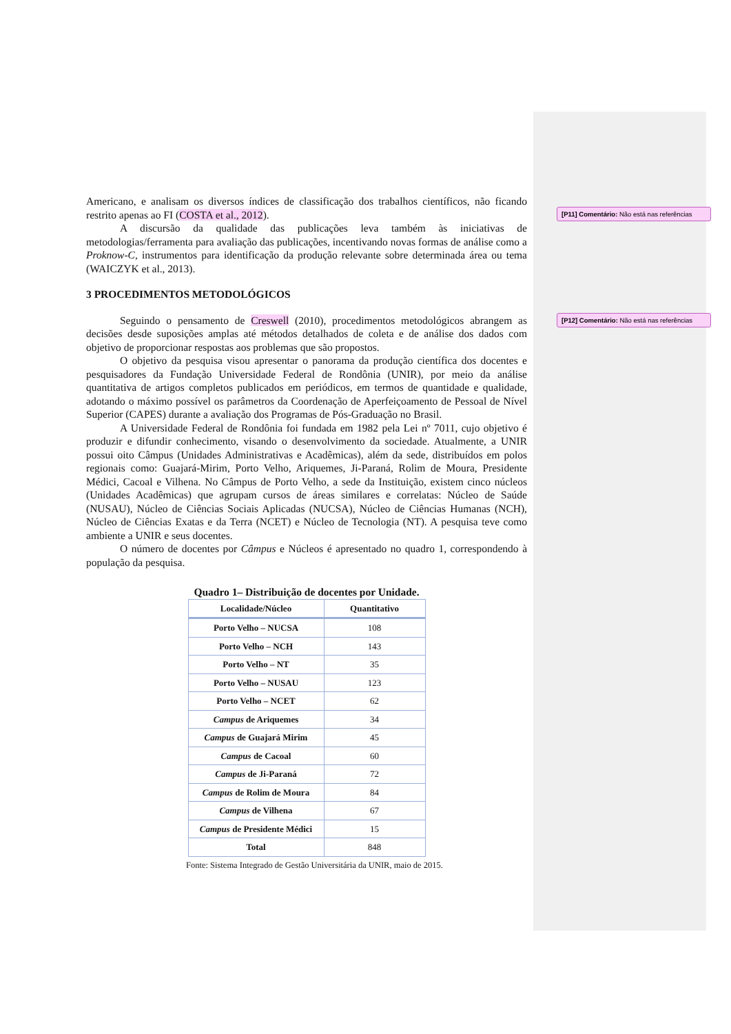Americano, e analisam os diversos índices de classificação dos trabalhos científicos, não ficando restrito apenas ao FI (COSTA et al., 2012).
A discursão da qualidade das publicações leva também às iniciativas de metodologias/ferramenta para avaliação das publicações, incentivando novas formas de análise como a Proknow-C, instrumentos para identificação da produção relevante sobre determinada área ou tema (WAICZYK et al., 2013).
3 PROCEDIMENTOS METODOLÓGICOS
Seguindo o pensamento de Creswell (2010), procedimentos metodológicos abrangem as decisões desde suposições amplas até métodos detalhados de coleta e de análise dos dados com objetivo de proporcionar respostas aos problemas que são propostos.
O objetivo da pesquisa visou apresentar o panorama da produção científica dos docentes e pesquisadores da Fundação Universidade Federal de Rondônia (UNIR), por meio da análise quantitativa de artigos completos publicados em periódicos, em termos de quantidade e qualidade, adotando o máximo possível os parâmetros da Coordenação de Aperfeiçoamento de Pessoal de Nível Superior (CAPES) durante a avaliação dos Programas de Pós-Graduação no Brasil.
A Universidade Federal de Rondônia foi fundada em 1982 pela Lei nº 7011, cujo objetivo é produzir e difundir conhecimento, visando o desenvolvimento da sociedade. Atualmente, a UNIR possui oito Câmpus (Unidades Administrativas e Acadêmicas), além da sede, distribuídos em polos regionais como: Guajará-Mirim, Porto Velho, Ariquemes, Ji-Paraná, Rolim de Moura, Presidente Médici, Cacoal e Vilhena. No Câmpus de Porto Velho, a sede da Instituição, existem cinco núcleos (Unidades Acadêmicas) que agrupam cursos de áreas similares e correlatas: Núcleo de Saúde (NUSAU), Núcleo de Ciências Sociais Aplicadas (NUCSA), Núcleo de Ciências Humanas (NCH), Núcleo de Ciências Exatas e da Terra (NCET) e Núcleo de Tecnologia (NT). A pesquisa teve como ambiente a UNIR e seus docentes.
O número de docentes por Câmpus e Núcleos é apresentado no quadro 1, correspondendo à população da pesquisa.
Quadro 1– Distribuição de docentes por Unidade.
| Localidade/Núcleo | Quantitativo |
| --- | --- |
| Porto Velho – NUCSA | 108 |
| Porto Velho – NCH | 143 |
| Porto Velho – NT | 35 |
| Porto Velho – NUSAU | 123 |
| Porto Velho – NCET | 62 |
| Campus de Ariquemes | 34 |
| Campus de Guajará Mirim | 45 |
| Campus de Cacoal | 60 |
| Campus de Ji-Paraná | 72 |
| Campus de Rolim de Moura | 84 |
| Campus de Vilhena | 67 |
| Campus de Presidente Médici | 15 |
| Total | 848 |
Fonte: Sistema Integrado de Gestão Universitária da UNIR, maio de 2015.
[P11] Comentário: Não está nas referências
[P12] Comentário: Não está nas referências